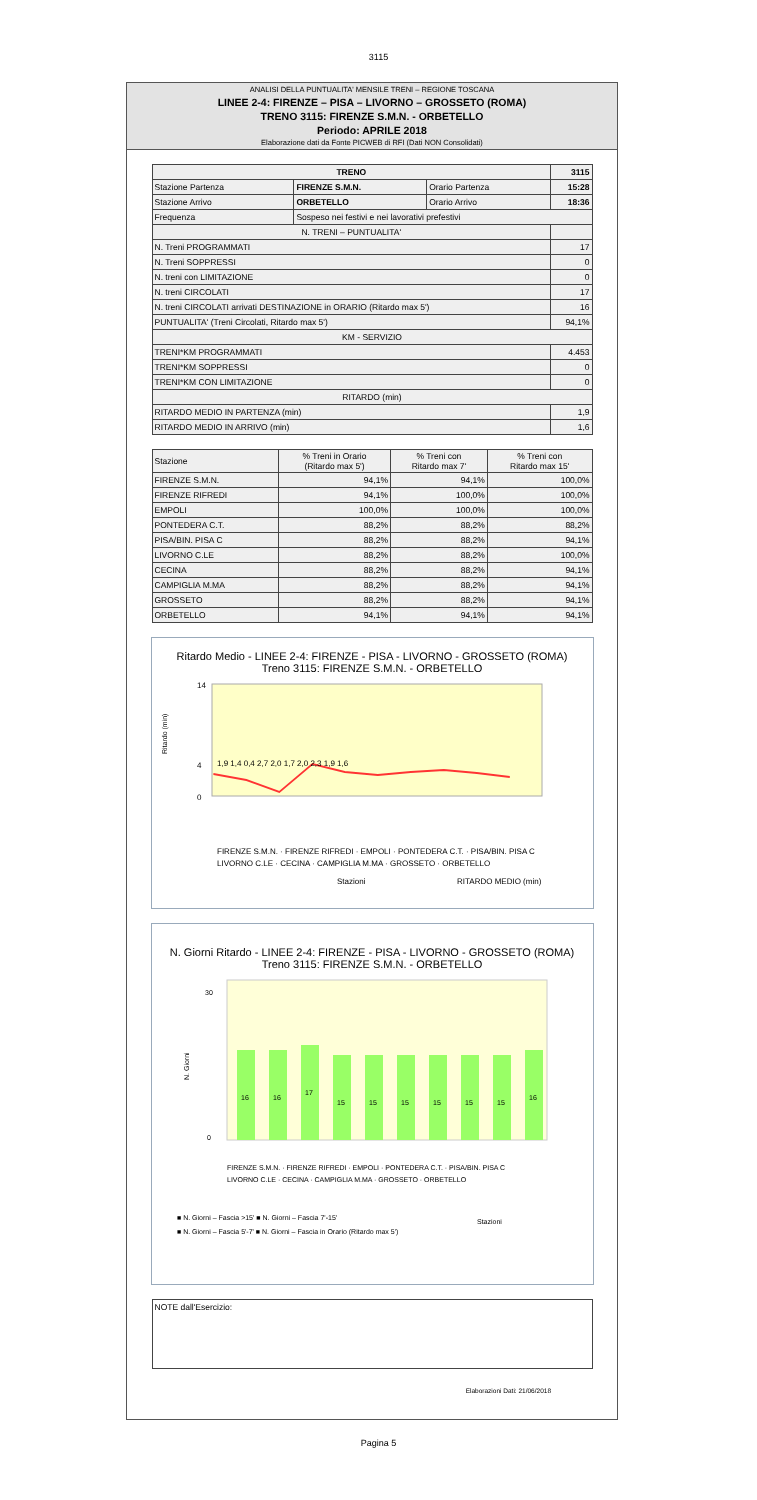3115
ANALISI DELLA PUNTUALITA' MENSILE TRENI – REGIONE TOSCANA
LINEE 2-4: FIRENZE – PISA – LIVORNO – GROSSETO (ROMA)
TRENO 3115: FIRENZE S.M.N. - ORBETELLO
Periodo: APRILE 2018
Elaborazione dati da Fonte PICWEB di RFI (Dati NON Consolidati)
| TRENO | | | 3115 |
| Stazione Partenza | FIRENZE S.M.N. | Orario Partenza | 15:28 |
| Stazione Arrivo | ORBETELLO | Orario Arrivo | 18:36 |
| Frequenza | Sospeso nei festivi e nei lavorativi prefestivi | | |
| N. TRENI – PUNTUALITA' | | | |
| N. Treni PROGRAMMATI | | | 17 |
| N. Treni SOPPRESSI | | | 0 |
| N. treni con LIMITAZIONE | | | 0 |
| N. treni CIRCOLATI | | | 17 |
| N. treni CIRCOLATI arrivati DESTINAZIONE in ORARIO (Ritardo max 5') | | | 16 |
| PUNTUALITA' (Treni Circolati, Ritardo max 5') | | | 94,1% |
| KM - SERVIZIO | | | |
| TRENI*KM PROGRAMMATI | | | 4.453 |
| TRENI*KM SOPPRESSI | | | 0 |
| TRENI*KM CON LIMITAZIONE | | | 0 |
| RITARDO (min) | | | |
| RITARDO MEDIO IN PARTENZA (min) | | | 1,9 |
| RITARDO MEDIO IN ARRIVO (min) | | | 1,6 |
| Stazione | % Treni in Orario (Ritardo max 5') | % Treni con Ritardo max 7' | % Treni con Ritardo max 15' |
| --- | --- | --- | --- |
| FIRENZE S.M.N. | 94,1% | 94,1% | 100,0% |
| FIRENZE RIFREDI | 94,1% | 100,0% | 100,0% |
| EMPOLI | 100,0% | 100,0% | 100,0% |
| PONTEDERA C.T. | 88,2% | 88,2% | 88,2% |
| PISA/BIN. PISA C | 88,2% | 88,2% | 94,1% |
| LIVORNO C.LE | 88,2% | 88,2% | 100,0% |
| CECINA | 88,2% | 88,2% | 94,1% |
| CAMPIGLIA M.MA | 88,2% | 88,2% | 94,1% |
| GROSSETO | 88,2% | 88,2% | 94,1% |
| ORBETELLO | 94,1% | 94,1% | 94,1% |
Ritardo Medio - LINEE 2-4: FIRENZE - PISA - LIVORNO - GROSSETO (ROMA)
Treno 3115: FIRENZE S.M.N. - ORBETELLO
Ritardo (min)
0
4
14
1,9 1,4 0,4 2,7 2,0 1,7 2,0 2,3 1,9 1,6
FIRENZE S.M.N. · FIRENZE RIFREDI · EMPOLI · PONTEDERA C.T. · PISA/BIN. PISA C
LIVORNO C.LE · CECINA · CAMPIGLIA M.MA · GROSSETO · ORBETELLO
Stazioni
RITARDO MEDIO (min)
N. Giorni Ritardo - LINEE 2-4: FIRENZE - PISA - LIVORNO - GROSSETO (ROMA)
Treno 3115: FIRENZE S.M.N. - ORBETELLO
0
30
N. Giorni
16
16
17
15
15
15
15
15
15
16
FIRENZE S.M.N. · FIRENZE RIFREDI · EMPOLI · PONTEDERA C.T. · PISA/BIN. PISA C
LIVORNO C.LE · CECINA · CAMPIGLIA M.MA · GROSSETO · ORBETELLO
■ N. Giorni – Fascia >15' ■ N. Giorni – Fascia 7'-15'
Stazioni
■ N. Giorni – Fascia 5'-7' ■ N. Giorni – Fascia in Orario (Ritardo max 5')
NOTE dall'Esercizio:
Elaborazioni Dati: 21/06/2018
Pagina 5